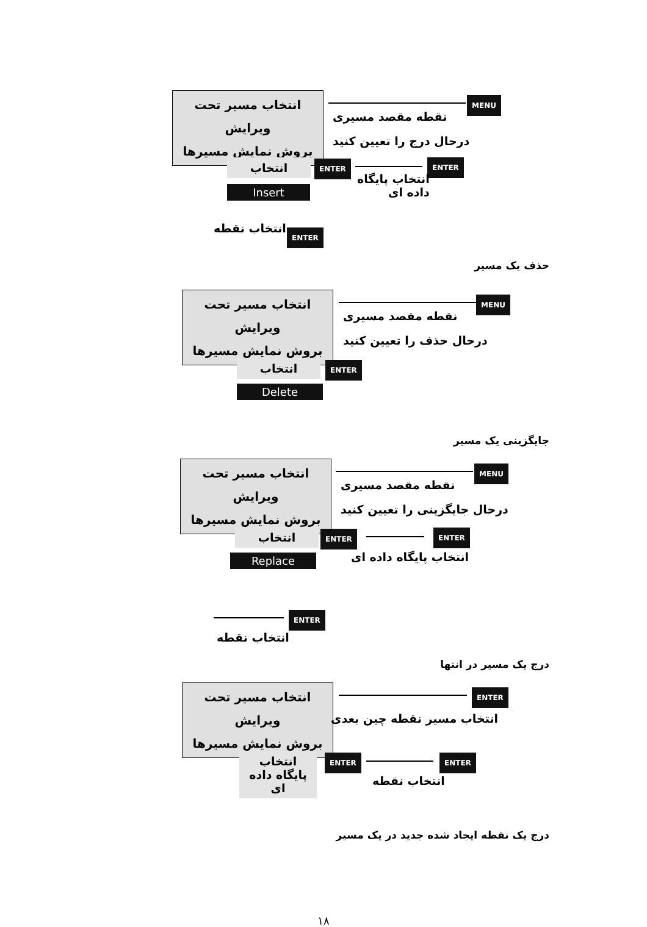انتخاب مسیر تحت ویرایش
بروش نمایش مسیرها
MENU
نقطه مقصد مسیری
درحال درج را تعیین کنید
انتخاب
Insert
ENTER ENTER
انتخاب پایگاه
داده ای
انتخاب نقطه ENTER
حذف یک مسیر
انتخاب مسیر تحت ویرایش
بروش نمایش مسیرها
MENU
نقطه مقصد مسیری
درحال حذف را تعیین کنید
انتخاب
Delete
ENTER
جایگزینی یک مسیر
انتخاب مسیر تحت ویرایش
بروش نمایش مسیرها
MENU
نقطه مقصد مسیری
درحال جایگزینی را تعیین کنید
انتخاب
Replace
ENTER ENTER
انتخاب پایگاه داده ای
ENTER
انتخاب نقطه
درج یک مسیر در انتها
انتخاب مسیر تحت ویرایش
بروش نمایش مسیرها
ENTER
انتخاب مسیر نقطه چین بعدی
انتخاب
پایگاه داده ای
ENTER ENTER
انتخاب نقطه
درج یک نقطه ایجاد شده جدید در یک مسیر
۱۸